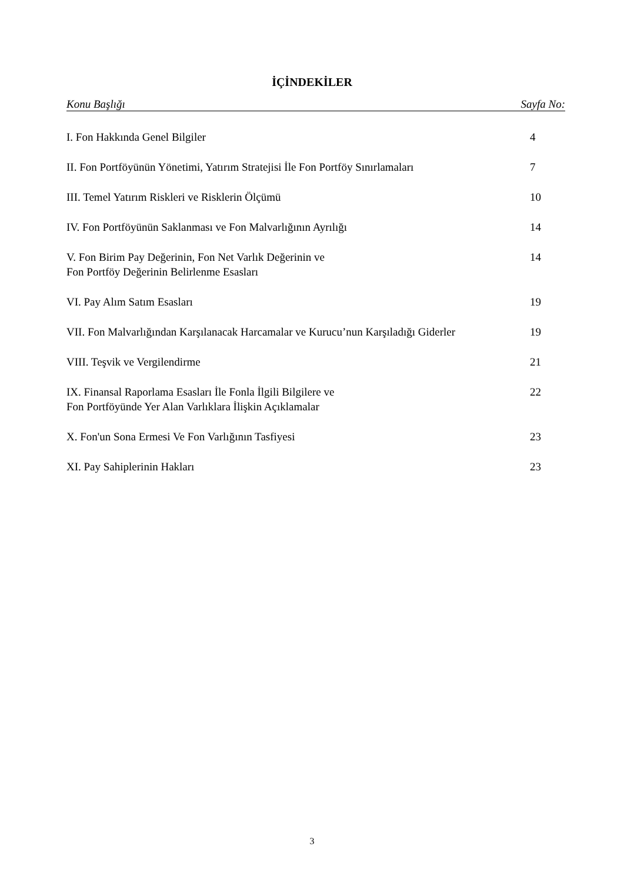İÇİNDEKİLER
Konu Başlığı Sayfa No:
I. Fon Hakkında Genel Bilgiler 4
II. Fon Portföyünün Yönetimi, Yatırım Stratejisi İle Fon Portföy Sınırlamaları
7
III. Temel Yatırım Riskleri ve Risklerin Ölçümü
10
IV. Fon Portföyünün Saklanması ve Fon Malvarlığının Ayrılığı
14
V. Fon Birim Pay Değerinin, Fon Net Varlık Değerinin ve
Fon Portföy Değerinin Belirlenme Esasları
14
VI. Pay Alım Satım Esasları 19
VII. Fon Malvarlığından Karşılanacak Harcamalar ve Kurucu’nun Karşıladığı Giderler
19
VIII. Teşvik ve Vergilendirme 21
IX. Finansal Raporlama Esasları İle Fonla İlgili Bilgilere ve
Fon Portföyünde Yer Alan Varlıklara İlişkin Açıklamalar
22
X. Fon'un Sona Ermesi Ve Fon Varlığının Tasfiyesi
23
XI. Pay Sahiplerinin Hakları 23
3